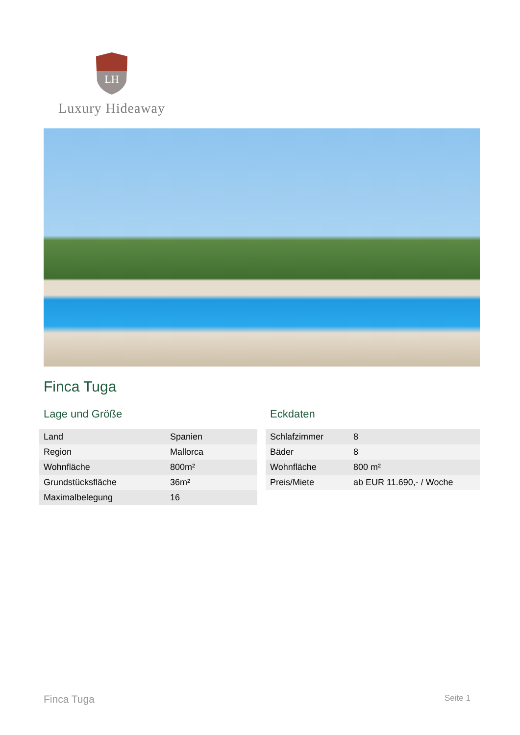LH
Luxury Hideaway
Finca Tuga
Lage und Größe
| Land | Spanien |
| Region | Mallorca |
| Wohnfläche | 800m² |
| Grundstücksfläche | 36m² |
| Maximalbelegung | 16 |
Eckdaten
| Schlafzimmer | 8 |
| Bäder | 8 |
| Wohnfläche | 800 m² |
| Preis/Miete | ab EUR 11.690,- / Woche |
Finca Tuga Seite 1